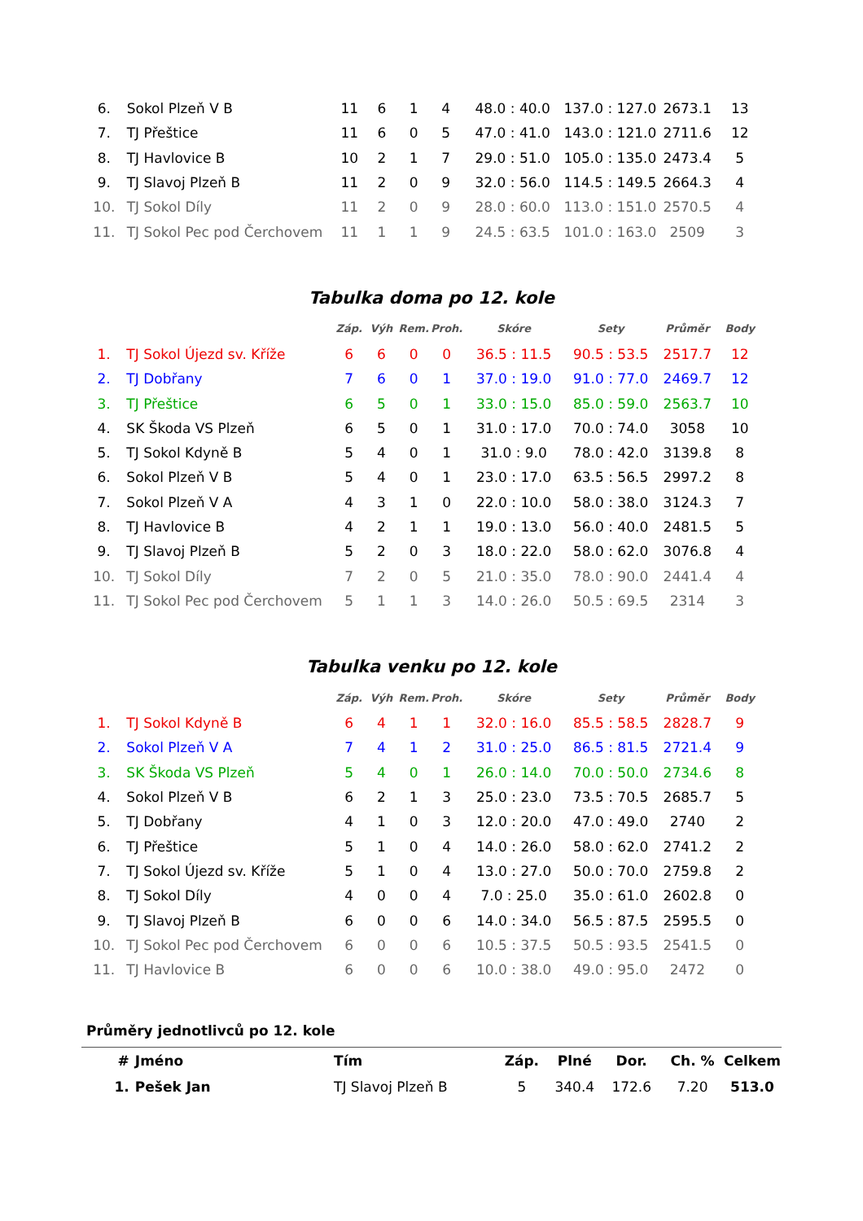| 6. | Sokol Plzeň V B | 11 | 6 | 1 | 4 | 48.0 : 40.0 | 137.0 : 127.0 | 2673.1 | 13 |
| 7. | TJ Přeštice | 11 | 6 | 0 | 5 | 47.0 : 41.0 | 143.0 : 121.0 | 2711.6 | 12 |
| 8. | TJ Havlovice B | 10 | 2 | 1 | 7 | 29.0 : 51.0 | 105.0 : 135.0 | 2473.4 | 5 |
| 9. | TJ Slavoj Plzeň B | 11 | 2 | 0 | 9 | 32.0 : 56.0 | 114.5 : 149.5 | 2664.3 | 4 |
| 10. | TJ Sokol Díly | 11 | 2 | 0 | 9 | 28.0 : 60.0 | 113.0 : 151.0 | 2570.5 | 4 |
| 11. | TJ Sokol Pec pod Čerchovem | 11 | 1 | 1 | 9 | 24.5 : 63.5 | 101.0 : 163.0 | 2509 | 3 |
Tabulka doma po 12. kole
| | | Záp. | Výh | Rem. | Proh. | Skóre | Sety | Průměr | Body |
| --- | --- | --- | --- | --- | --- | --- | --- | --- | --- |
| 1. | TJ Sokol Újezd sv. Kříže | 6 | 6 | 0 | 0 | 36.5 : 11.5 | 90.5 : 53.5 | 2517.7 | 12 |
| 2. | TJ Dobřany | 7 | 6 | 0 | 1 | 37.0 : 19.0 | 91.0 : 77.0 | 2469.7 | 12 |
| 3. | TJ Přeštice | 6 | 5 | 0 | 1 | 33.0 : 15.0 | 85.0 : 59.0 | 2563.7 | 10 |
| 4. | SK Škoda VS Plzeň | 6 | 5 | 0 | 1 | 31.0 : 17.0 | 70.0 : 74.0 | 3058 | 10 |
| 5. | TJ Sokol Kdyně B | 5 | 4 | 0 | 1 | 31.0 : 9.0 | 78.0 : 42.0 | 3139.8 | 8 |
| 6. | Sokol Plzeň V B | 5 | 4 | 0 | 1 | 23.0 : 17.0 | 63.5 : 56.5 | 2997.2 | 8 |
| 7. | Sokol Plzeň V A | 4 | 3 | 1 | 0 | 22.0 : 10.0 | 58.0 : 38.0 | 3124.3 | 7 |
| 8. | TJ Havlovice B | 4 | 2 | 1 | 1 | 19.0 : 13.0 | 56.0 : 40.0 | 2481.5 | 5 |
| 9. | TJ Slavoj Plzeň B | 5 | 2 | 0 | 3 | 18.0 : 22.0 | 58.0 : 62.0 | 3076.8 | 4 |
| 10. | TJ Sokol Díly | 7 | 2 | 0 | 5 | 21.0 : 35.0 | 78.0 : 90.0 | 2441.4 | 4 |
| 11. | TJ Sokol Pec pod Čerchovem | 5 | 1 | 1 | 3 | 14.0 : 26.0 | 50.5 : 69.5 | 2314 | 3 |
Tabulka venku po 12. kole
| | | Záp. | Výh | Rem. | Proh. | Skóre | Sety | Průměr | Body |
| --- | --- | --- | --- | --- | --- | --- | --- | --- | --- |
| 1. | TJ Sokol Kdyně B | 6 | 4 | 1 | 1 | 32.0 : 16.0 | 85.5 : 58.5 | 2828.7 | 9 |
| 2. | Sokol Plzeň V A | 7 | 4 | 1 | 2 | 31.0 : 25.0 | 86.5 : 81.5 | 2721.4 | 9 |
| 3. | SK Škoda VS Plzeň | 5 | 4 | 0 | 1 | 26.0 : 14.0 | 70.0 : 50.0 | 2734.6 | 8 |
| 4. | Sokol Plzeň V B | 6 | 2 | 1 | 3 | 25.0 : 23.0 | 73.5 : 70.5 | 2685.7 | 5 |
| 5. | TJ Dobřany | 4 | 1 | 0 | 3 | 12.0 : 20.0 | 47.0 : 49.0 | 2740 | 2 |
| 6. | TJ Přeštice | 5 | 1 | 0 | 4 | 14.0 : 26.0 | 58.0 : 62.0 | 2741.2 | 2 |
| 7. | TJ Sokol Újezd sv. Kříže | 5 | 1 | 0 | 4 | 13.0 : 27.0 | 50.0 : 70.0 | 2759.8 | 2 |
| 8. | TJ Sokol Díly | 4 | 0 | 0 | 4 | 7.0 : 25.0 | 35.0 : 61.0 | 2602.8 | 0 |
| 9. | TJ Slavoj Plzeň B | 6 | 0 | 0 | 6 | 14.0 : 34.0 | 56.5 : 87.5 | 2595.5 | 0 |
| 10. | TJ Sokol Pec pod Čerchovem | 6 | 0 | 0 | 6 | 10.5 : 37.5 | 50.5 : 93.5 | 2541.5 | 0 |
| 11. | TJ Havlovice B | 6 | 0 | 0 | 6 | 10.0 : 38.0 | 49.0 : 95.0 | 2472 | 0 |
Průměry jednotlivců po 12. kole
| # | Jméno | Tím | Záp. | Plné | Dor. | Ch. % | Celkem |
| --- | --- | --- | --- | --- | --- | --- | --- |
| 1. | Pešek Jan | TJ Slavoj Plzeň B | 5 | 340.4 | 172.6 | 7.20 | 513.0 |